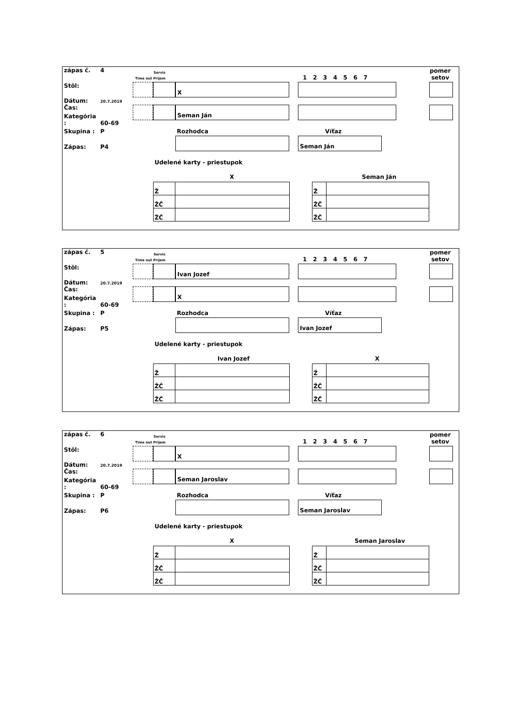zápas č. 4
Stôl:
Dátum: 20.7.2019
Čas:
Kategória : 60-69
Skupina : P
Zápas: P4
Servis
Time out Príjem 1 2 3 4 5 6 7
pomer
setov
X
Seman Ján
Rozhodca Víťaz
Seman Ján
Udelené karty - priestupok
X Seman Ján
| Ž | |
| ŽČ | |
| ŽČ | |
| Ž | |
| ŽČ | |
| ŽČ | |
zápas č. 5
Stôl:
Dátum: 20.7.2019
Čas:
Kategória : 60-69
Skupina : P
Zápas: P5
Servis
Time out Príjem 1 2 3 4 5 6 7
pomer
setov
Ivan Jozef
X
Rozhodca Víťaz
Ivan Jozef
Udelené karty - priestupok
Ivan Jozef X
| Ž | |
| ŽČ | |
| ŽČ | |
| Ž | |
| ŽČ | |
| ŽČ | |
zápas č. 6
Stôl:
Dátum: 20.7.2019
Čas:
Kategória : 60-69
Skupina : P
Zápas: P6
Servis
Time out Príjem 1 2 3 4 5 6 7
pomer
setov
X
Seman Jaroslav
Rozhodca Víťaz
Seman Jaroslav
Udelené karty - priestupok
X Seman Jaroslav
| Ž | |
| ŽČ | |
| ŽČ | |
| Ž | |
| ŽČ | |
| ŽČ | |